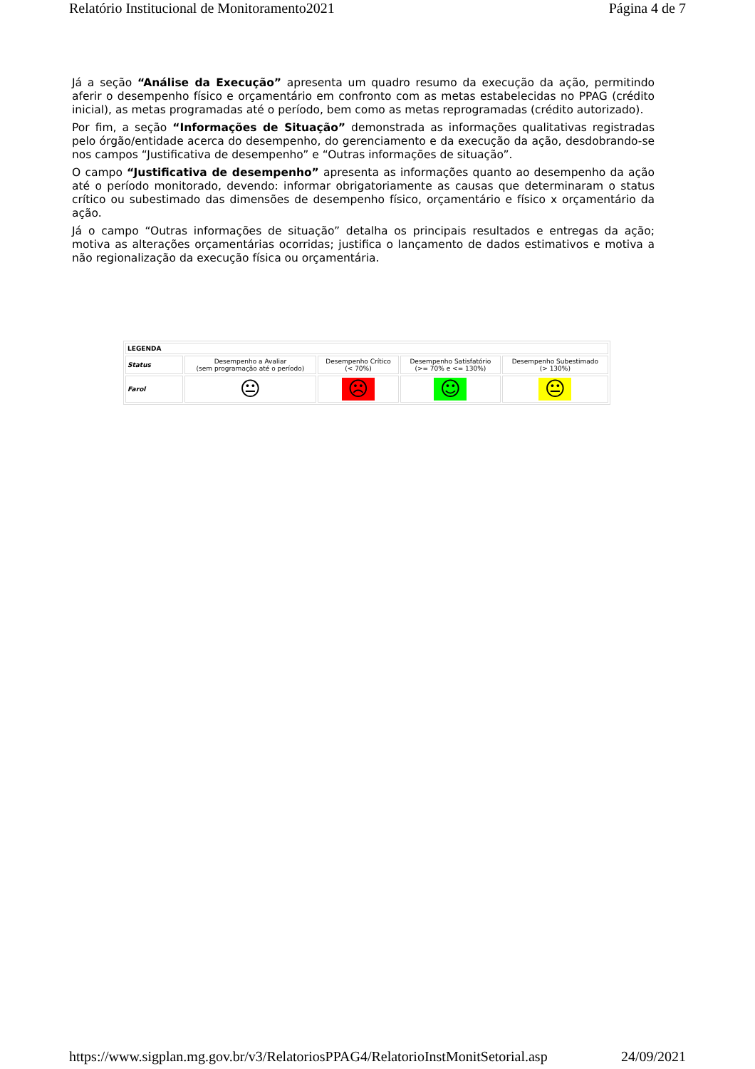Relatório Institucional de Monitoramento2021 Página 4 de 7
Já a seção “Análise da Execução” apresenta um quadro resumo da execução da ação, permitindo aferir o desempenho físico e orçamentário em confronto com as metas estabelecidas no PPAG (crédito inicial), as metas programadas até o período, bem como as metas reprogramadas (crédito autorizado).
Por fim, a seção “Informações de Situação” demonstrada as informações qualitativas registradas pelo órgão/entidade acerca do desempenho, do gerenciamento e da execução da ação, desdobrando-se nos campos “Justificativa de desempenho” e “Outras informações de situação”.
O campo “Justificativa de desempenho” apresenta as informações quanto ao desempenho da ação até o período monitorado, devendo: informar obrigatoriamente as causas que determinaram o status crítico ou subestimado das dimensões de desempenho físico, orçamentário e físico x orçamentário da ação.
Já o campo “Outras informações de situação” detalha os principais resultados e entregas da ação; motiva as alterações orçamentárias ocorridas; justifica o lançamento de dados estimativos e motiva a não regionalização da execução física ou orçamentária.
| LEGENDA | | | | |
| --- | --- | --- | --- | --- |
| Status | Desempenho a Avaliar (sem programação até o período) | Desempenho Crítico (< 70%) | Desempenho Satisfatório (>= 70% e <= 130%) | Desempenho Subestimado (> 130%) |
| Farol | 😐 | ☹ | ☺ | 😐 |
https://www.sigplan.mg.gov.br/v3/RelatoriosPPAG4/RelatorioInstMonitSetorial.asp 24/09/2021